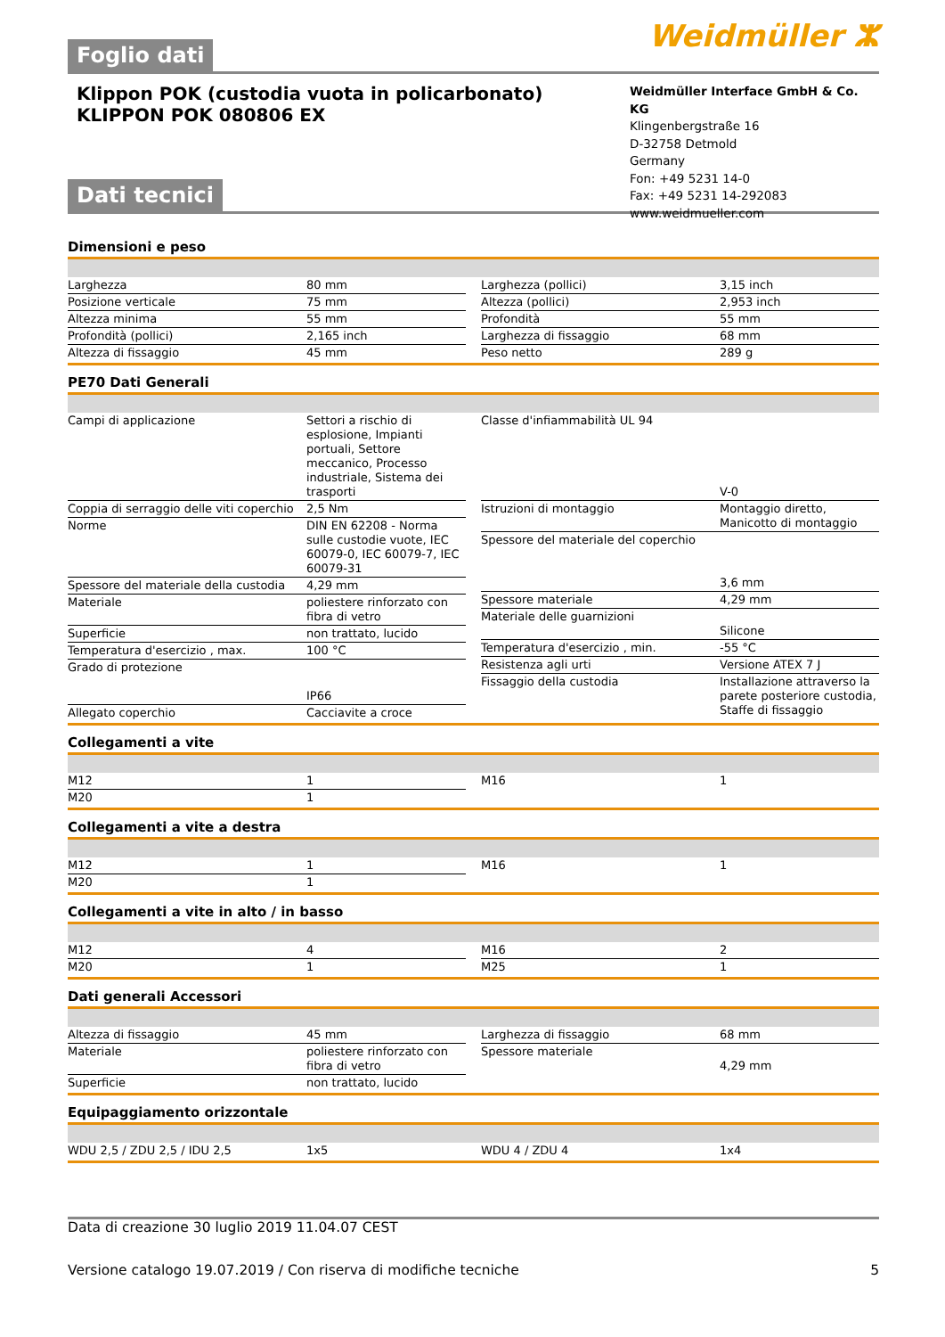Foglio dati
Weidmüller ⵣ
Klippon POK (custodia vuota in policarbonato)
KLIPPON POK 080806 EX
Weidmüller Interface GmbH & Co. KG
Klingenbergstraße 16
D-32758 Detmold
Germany
Fon: +49 5231 14-0
Fax: +49 5231 14-292083
www.weidmueller.com
Dati tecnici
Dimensioni e peso
| Larghezza | 80 mm |
| Posizione verticale | 75 mm |
| Altezza minima | 55 mm |
| Profondità (pollici) | 2,165 inch |
| Altezza di fissaggio | 45 mm |
| Larghezza (pollici) | 3,15 inch |
| Altezza (pollici) | 2,953 inch |
| Profondità | 55 mm |
| Larghezza di fissaggio | 68 mm |
| Peso netto | 289 g |
PE70 Dati Generali
| Campi di applicazione | Settori a rischio di esplosione, Impianti portuali, Settore meccanico, Processo industriale, Sistema dei trasporti |
| Coppia di serraggio delle viti coperchio | 2,5 Nm |
| Norme | DIN EN 62208 - Norma sulle custodie vuote, IEC 60079-0, IEC 60079-7, IEC 60079-31 |
| Spessore del materiale della custodia | 4,29 mm |
| Materiale | poliestere rinforzato con fibra di vetro |
| Superficie | non trattato, lucido |
| Temperatura d'esercizio , max. | 100 °C |
| Grado di protezione | IP66 |
| Allegato coperchio | Cacciavite a croce |
| Classe d'infiammabilità UL 94 | V-0 |
| Istruzioni di montaggio | Montaggio diretto, Manicotto di montaggio |
| Spessore del materiale del coperchio | 3,6 mm |
| Spessore materiale | 4,29 mm |
| Materiale delle guarnizioni | Silicone |
| Temperatura d'esercizio , min. | -55 °C |
| Resistenza agli urti | Versione ATEX 7 J |
| Fissaggio della custodia | Installazione attraverso la parete posteriore custodia, Staffe di fissaggio |
Collegamenti a vite
| M12 | 1 |
| M20 | 1 |
| M16 | 1 |
Collegamenti a vite a destra
| M12 | 1 |
| M20 | 1 |
| M16 | 1 |
Collegamenti a vite in alto / in basso
| M12 | 4 |
| M20 | 1 |
| M16 | 2 |
| M25 | 1 |
Dati generali Accessori
| Altezza di fissaggio | 45 mm |
| Materiale | poliestere rinforzato con fibra di vetro |
| Superficie | non trattato, lucido |
| Larghezza di fissaggio | 68 mm |
| Spessore materiale | 4,29 mm |
Equipaggiamento orizzontale
| WDU 2,5 / ZDU 2,5 / IDU 2,5 | 1x5 |
| WDU 4 / ZDU 4 | 1x4 |
Data di creazione 30 luglio 2019 11.04.07 CEST
Versione catalogo 19.07.2019 / Con riserva di modifiche tecniche 5